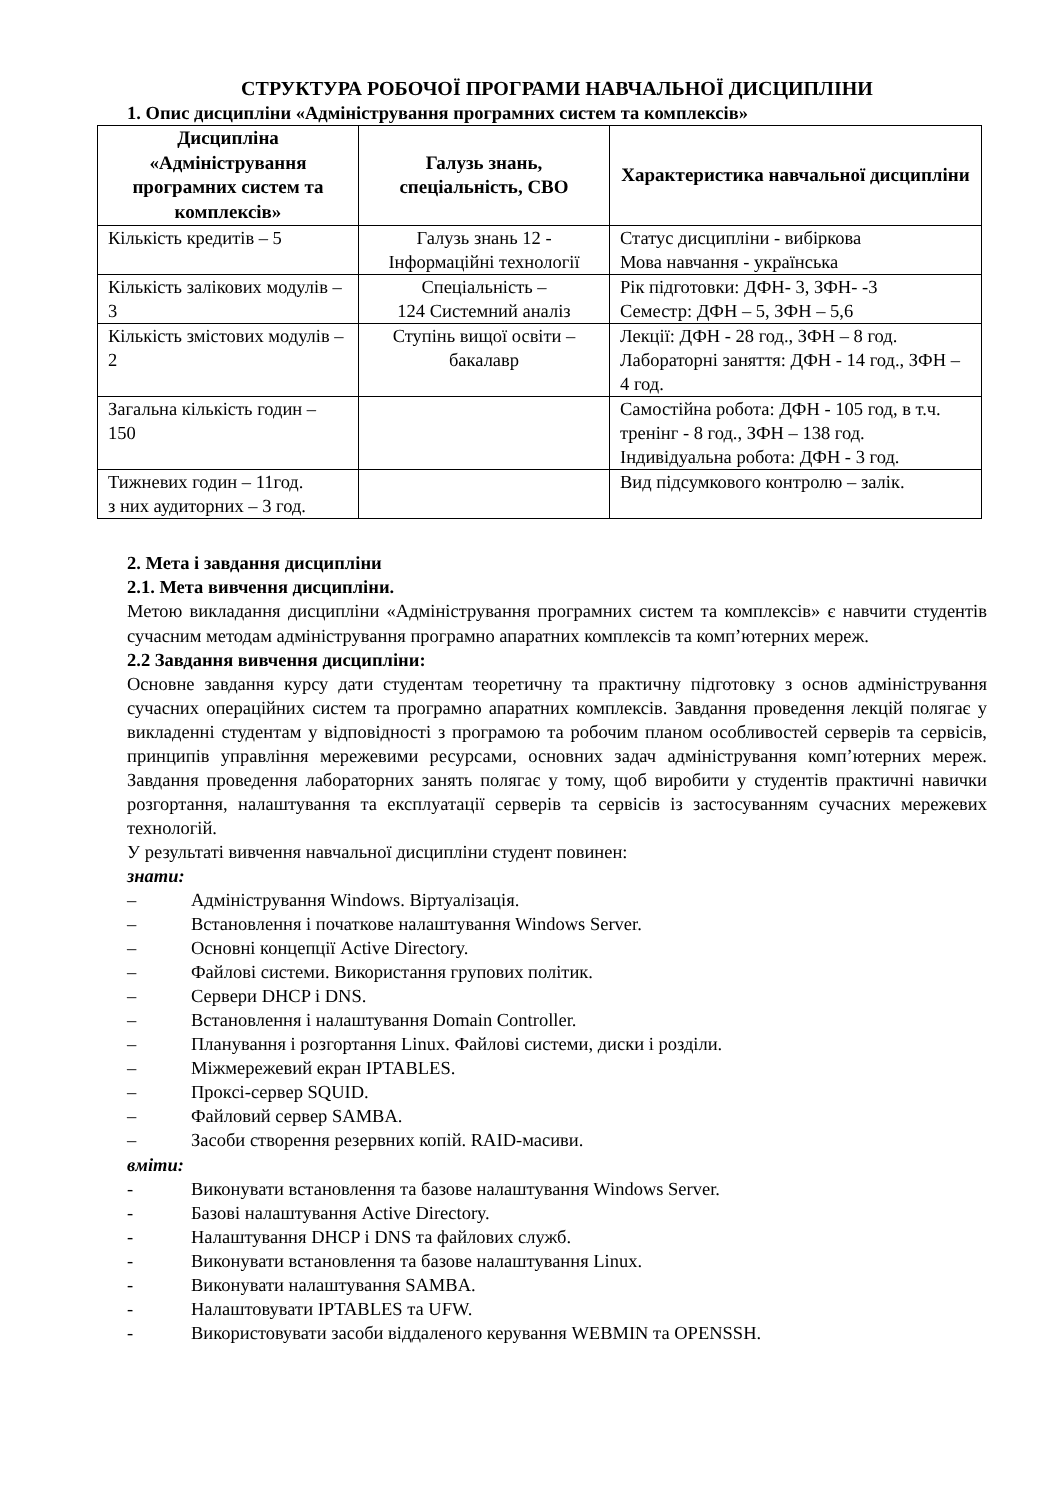СТРУКТУРА РОБОЧОЇ ПРОГРАМИ НАВЧАЛЬНОЇ ДИСЦИПЛІНИ
1. Опис дисципліни «Адміністрування програмних систем та комплексів»
| Дисципліна «Адміністрування програмних систем та комплексів» | Галузь знань, спеціальність, СВО | Характеристика навчальної дисципліни |
| --- | --- | --- |
| Кількість кредитів – 5 | Галузь знань 12 - Інформаційні технології | Статус дисципліни - вибіркова Мова навчання - українська |
| Кількість залікових модулів – 3 | Спеціальність – 124 Системний аналіз | Рік підготовки: ДФН- 3, ЗФН- -3 Семестр: ДФН – 5, ЗФН – 5,6 |
| Кількість змістових модулів – 2 | Ступінь вищої освіти – бакалавр | Лекції: ДФН - 28 год., ЗФН – 8 год. Лабораторні заняття: ДФН - 14 год., ЗФН – 4 год. |
| Загальна кількість годин – 150 | | Самостійна робота: ДФН - 105 год, в т.ч. тренінг - 8 год., ЗФН – 138 год. Індивідуальна робота: ДФН - 3 год. |
| Тижневих годин – 11год. з них аудиторних – 3 год. | | Вид підсумкового контролю – залік. |
2. Мета і завдання дисципліни
2.1. Мета вивчення дисципліни.
Метою викладання дисципліни «Адміністрування програмних систем та комплексів» є навчити студентів сучасним методам адміністрування програмно апаратних комплексів та комп’ютерних мереж.
2.2 Завдання вивчення дисципліни:
Основне завдання курсу дати студентам теоретичну та практичну підготовку з основ адміністрування сучасних операційних систем та програмно апаратних комплексів. Завдання проведення лекцій полягає у викладенні студентам у відповідності з програмою та робочим планом особливостей серверів та сервісів, принципів управління мережевими ресурсами, основних задач адміністрування комп’ютерних мереж. Завдання проведення лабораторних занять полягає у тому, щоб виробити у студентів практичні навички розгортання, налаштування та експлуатації серверів та сервісів із застосуванням сучасних мережевих технологій.
У результаті вивчення навчальної дисципліни студент повинен:
знати:
– Адміністрування Windows. Віртуалізація.
– Встановлення і початкове налаштування Windows Server.
– Основні концепції Active Directory.
– Файлові системи. Використання групових політик.
– Сервери DHCP і DNS.
– Встановлення і налаштування Domain Controller.
– Планування і розгортання Linux. Файлові системи, диски і розділи.
– Міжмережевий екран IPTABLES.
– Проксі-сервер SQUID.
– Файловий сервер SAMBA.
– Засоби створення резервних копій. RAID-масиви.
вміти:
- Виконувати встановлення та базове налаштування Windows Server.
- Базові налаштування Active Directory.
- Налаштування DHCP і DNS та файлових служб.
- Виконувати встановлення та базове налаштування Linux.
- Виконувати налаштування SAMBA.
- Налаштовувати IPTABLES та UFW.
- Використовувати засоби віддаленого керування WEBMIN та OPENSSH.